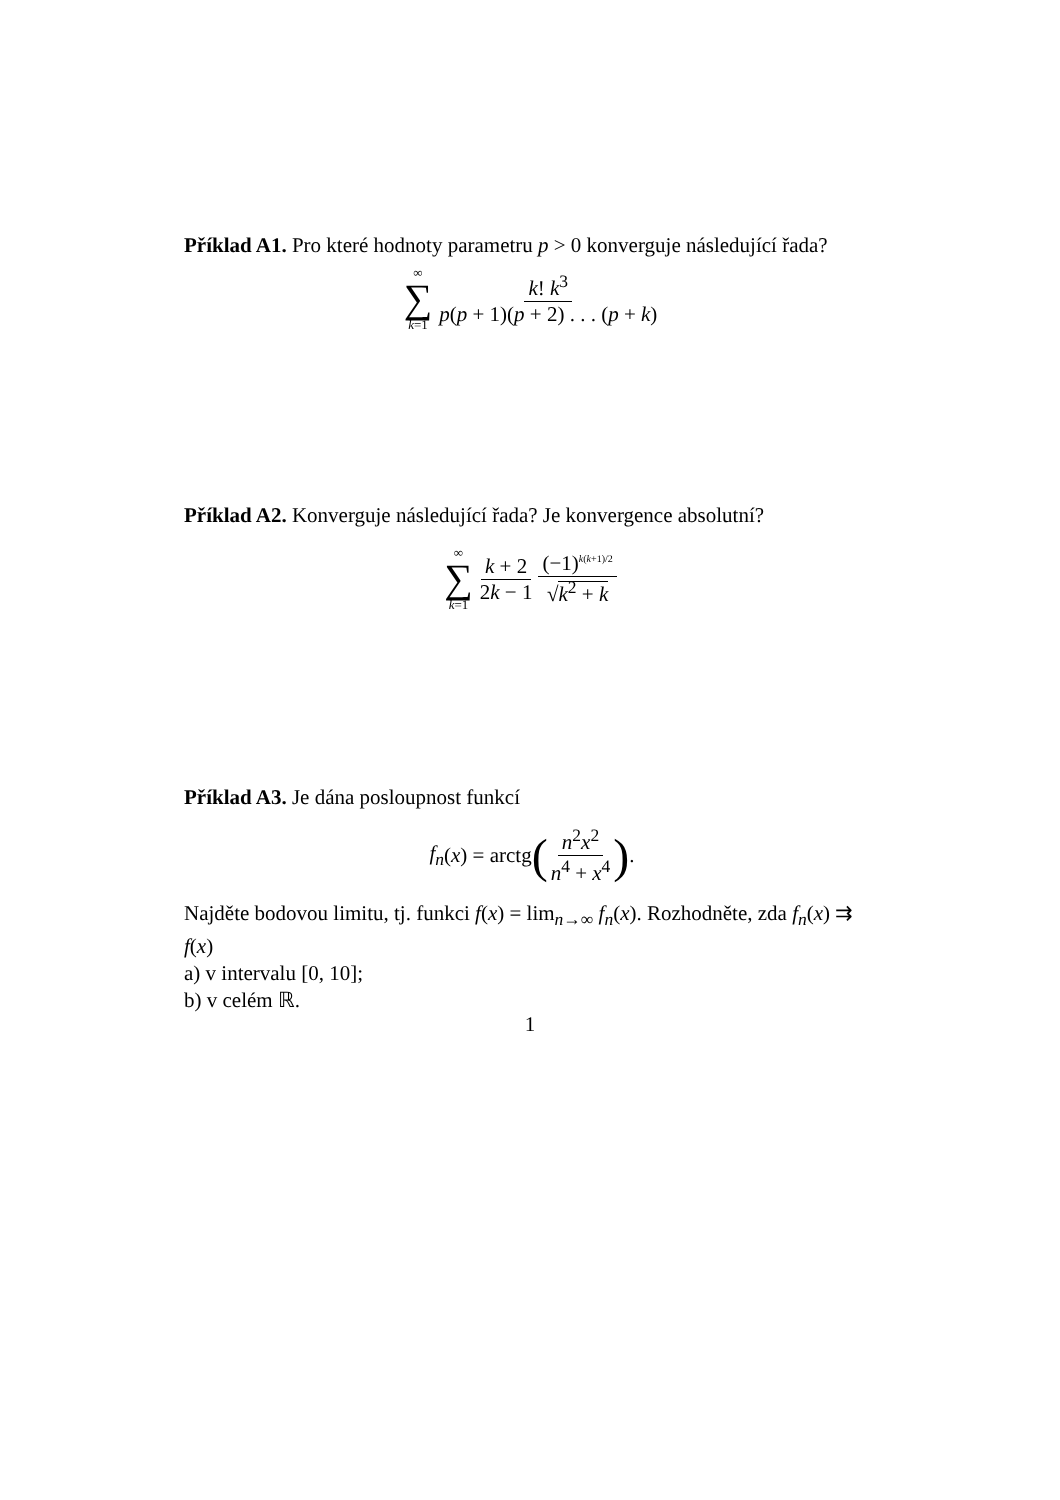Příklad A1. Pro které hodnoty parametru p > 0 konverguje následující řada?
∞ ∑ k=1 k! k<sup>3</sup> p(p + 1)(p + 2) . . . (p + k)
Příklad A2. Konverguje následující řada? Je konvergence absolutní?
∞ ∑ k=1 k + 2 2k − 1 (−1)<sup>k(k+1)/2</sup> √k<sup>2</sup> + k
Příklad A3. Je dána posloupnost funkcí
f<sub>n</sub> (x) = arctg (n<sup>2</sup>x<sup>2</sup> n<sup>4</sup> + x<sup>4</sup>) .
Najděte bodovou limitu, tj. funkci f(x) = lim<sub>n→∞</sub> f<sub>n</sub>(x). Rozhodněte, zda f<sub>n</sub>(x) ⇉ f(x)
a) v intervalu [0, 10];
b) v celém ℝ.
1